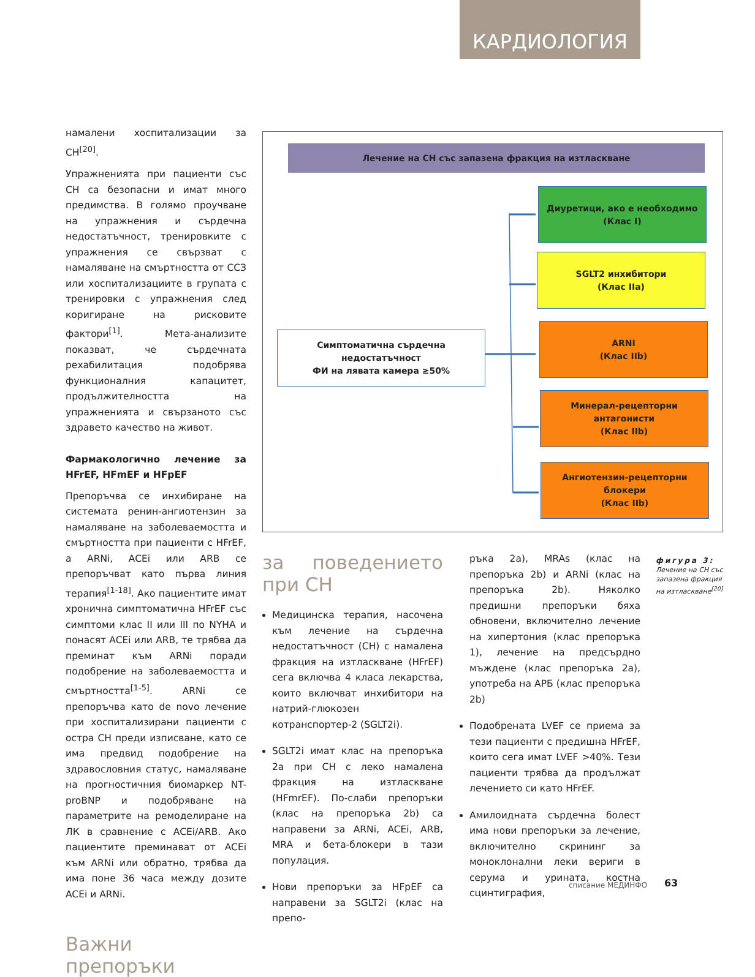КАРДИОЛОГИЯ
намалени хоспитализации за СН<sup>[20]</sup>.
Упражненията при пациенти със СН са безопасни и имат много предимства. В голямо проучване на упражнения и сърдечна недостатъчност, тренировките с упражнения се свързват с намаляване на смъртността от ССЗ или хоспитализациите в групата с тренировки с упражнения след коригиране на рисковите фактори<sup>[1]</sup>. Мета-анализите показват, че сърдечната рехабилитация подобрява функционалния капацитет, продължителността на упражненията и свързаното със здравето качество на живот.
Фармакологично лечение за HFrEF, HFmEF и HFpEF
Препоръчва се инхибиране на системата ренин-ангиотензин за намаляване на заболеваемостта и смъртността при пациенти с HFrEF, а ARNi, ACEi или ARB се препоръчват като първа линия терапия<sup>[1-18]</sup>. Ако пациентите имат хронична симптоматична HFrEF със симптоми клас II или III по NYHA и понасят ACEi или ARB, те трябва да преминат към ARNi поради подобрение на заболеваемостта и смъртността<sup>[1-5]</sup>. ARNi се препоръчва като de novo лечение при хоспитализирани пациенти с остра СН преди изписване, като се има предвид подобрение на здравословния статус, намаляване на прогностичния биомаркер NT-proBNP и подобряване на параметрите на ремоделиране на ЛК в сравнение с ACEi/ARB. Ако пациентите преминават от ACEi към ARNi или обратно, трябва да има поне 36 часа между дозите ACEi и ARNi.
Важни препоръки
Лечение на СН със запазена фракция на изтласкване
Диуретици, ако е необходимо
(Клас I)
SGLT2 инхибитори
(Клас IIa)
Симптоматична сърдечна недостатъчност
ФИ на лявата камера ≥50%
ARNI
(Клас IIb)
Минерал-рецепторни антагонисти
(Клас IIb)
Ангиотензин-рецепторни
блокери
(Клас IIb)
за поведението при СН
Медицинска терапия, насочена към лечение на сърдечна недостатъчност (СН) с намалена фракция на изтласкване (HFrEF) сега включва 4 класа лекарства, които включват инхибитори на натрий-глюкозен котранспортер-2 (SGLT2i).
SGLT2i имат клас на препоръка 2a при СН с леко намалена фракция на изтласкване (HFmrEF). По-слаби препоръки (клас на препоръка 2b) са направени за ARNi, ACEi, ARB, MRA и бета-блокери в тази популация.
Нови препоръки за HFpEF са направени за SGLT2i (клас на препо-
ръка 2a), MRAs (клас на препоръка 2b) и ARNi (клас на препоръка 2b). Няколко предишни препоръки бяха обновени, включително лечение на хипертония (клас препоръка 1), лечение на предсърдно мъждене (клас препоръка 2a), употреба на АРБ (клас препоръка 2b)
Подобрената LVEF се приема за тези пациенти с предишна HFrEF, които сега имат LVEF >40%. Тези пациенти трябва да продължат лечението си като HFrEF.
Амилоидната сърдечна болест има нови препоръки за лечение, включително скрининг за моноклонални леки вериги в серума и урината, костна сцинтиграфия,
фигура 3:
Лечение на СН със запазена фракция на изтласкване<sup>[20]</sup>
списание МЕДИНФО 63